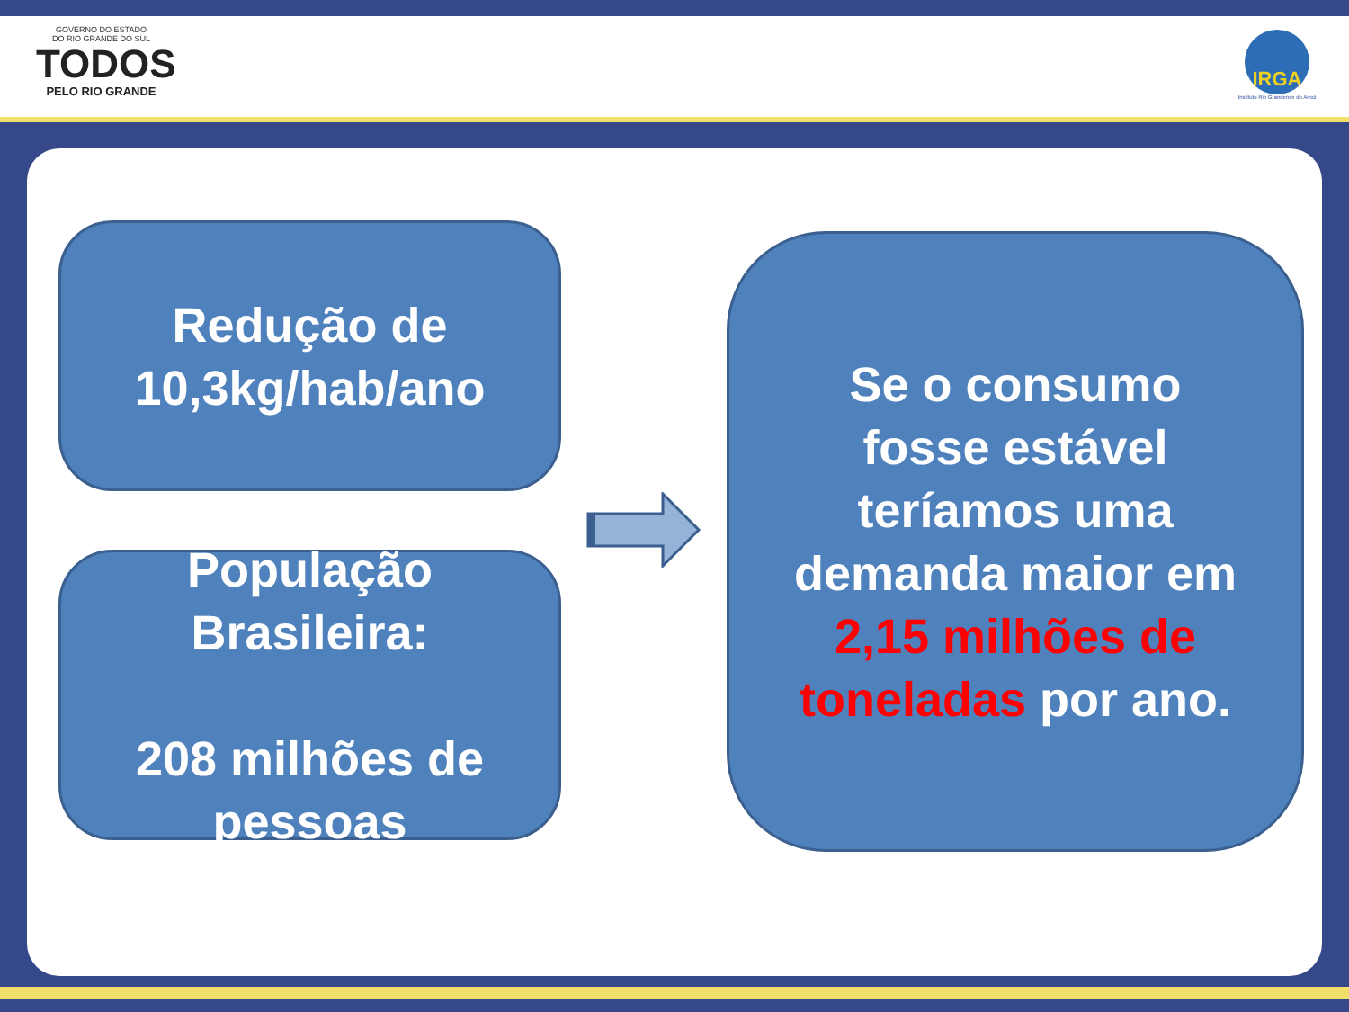GOVERNO DO ESTADO
DO RIO GRANDE DO SUL
TODOS
PELO RIO GRANDE
IRGA
Instituto Rio Grandense do Arroz
Redução de
10,3kg/hab/ano
População
Brasileira:
208 milhões de
pessoas
Se o consumo
fosse estável
teríamos uma
demanda maior em
2,15 milhões de
toneladas por ano.